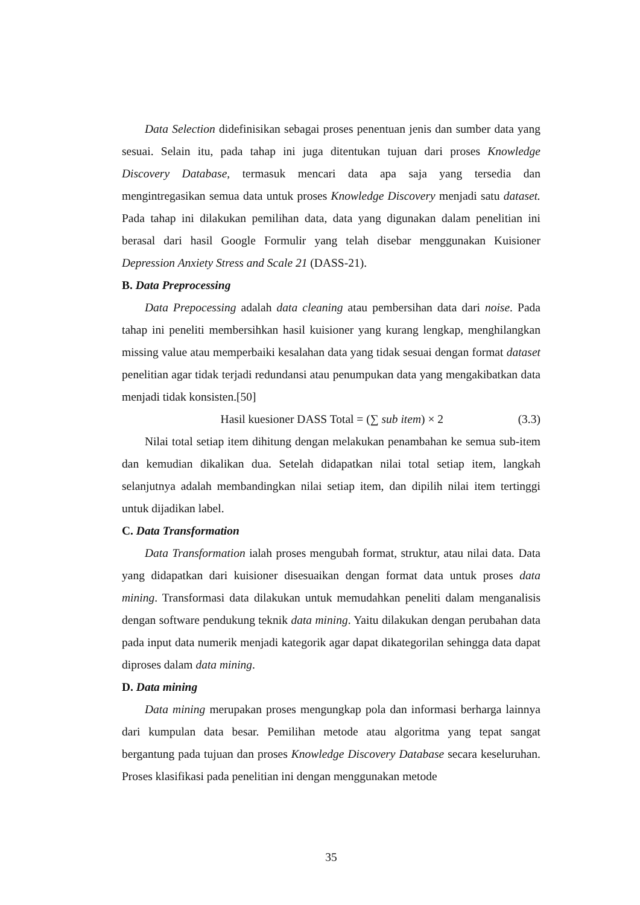Data Selection didefinisikan sebagai proses penentuan jenis dan sumber data yang sesuai. Selain itu, pada tahap ini juga ditentukan tujuan dari proses Knowledge Discovery Database, termasuk mencari data apa saja yang tersedia dan mengintregasikan semua data untuk proses Knowledge Discovery menjadi satu dataset. Pada tahap ini dilakukan pemilihan data, data yang digunakan dalam penelitian ini berasal dari hasil Google Formulir yang telah disebar menggunakan Kuisioner Depression Anxiety Stress and Scale 21 (DASS-21).
B. Data Preprocessing
Data Prepocessing adalah data cleaning atau pembersihan data dari noise. Pada tahap ini peneliti membersihkan hasil kuisioner yang kurang lengkap, menghilangkan missing value atau memperbaiki kesalahan data yang tidak sesuai dengan format dataset penelitian agar tidak terjadi redundansi atau penumpukan data yang mengakibatkan data menjadi tidak konsisten.[50]
Hasil kuesioner DASS Total = (∑ sub item) × 2 (3.3)
Nilai total setiap item dihitung dengan melakukan penambahan ke semua sub-item dan kemudian dikalikan dua. Setelah didapatkan nilai total setiap item, langkah selanjutnya adalah membandingkan nilai setiap item, dan dipilih nilai item tertinggi untuk dijadikan label.
C. Data Transformation
Data Transformation ialah proses mengubah format, struktur, atau nilai data. Data yang didapatkan dari kuisioner disesuaikan dengan format data untuk proses data mining. Transformasi data dilakukan untuk memudahkan peneliti dalam menganalisis dengan software pendukung teknik data mining. Yaitu dilakukan dengan perubahan data pada input data numerik menjadi kategorik agar dapat dikategorilan sehingga data dapat diproses dalam data mining.
D. Data mining
Data mining merupakan proses mengungkap pola dan informasi berharga lainnya dari kumpulan data besar. Pemilihan metode atau algoritma yang tepat sangat bergantung pada tujuan dan proses Knowledge Discovery Database secara keseluruhan. Proses klasifikasi pada penelitian ini dengan menggunakan metode
35